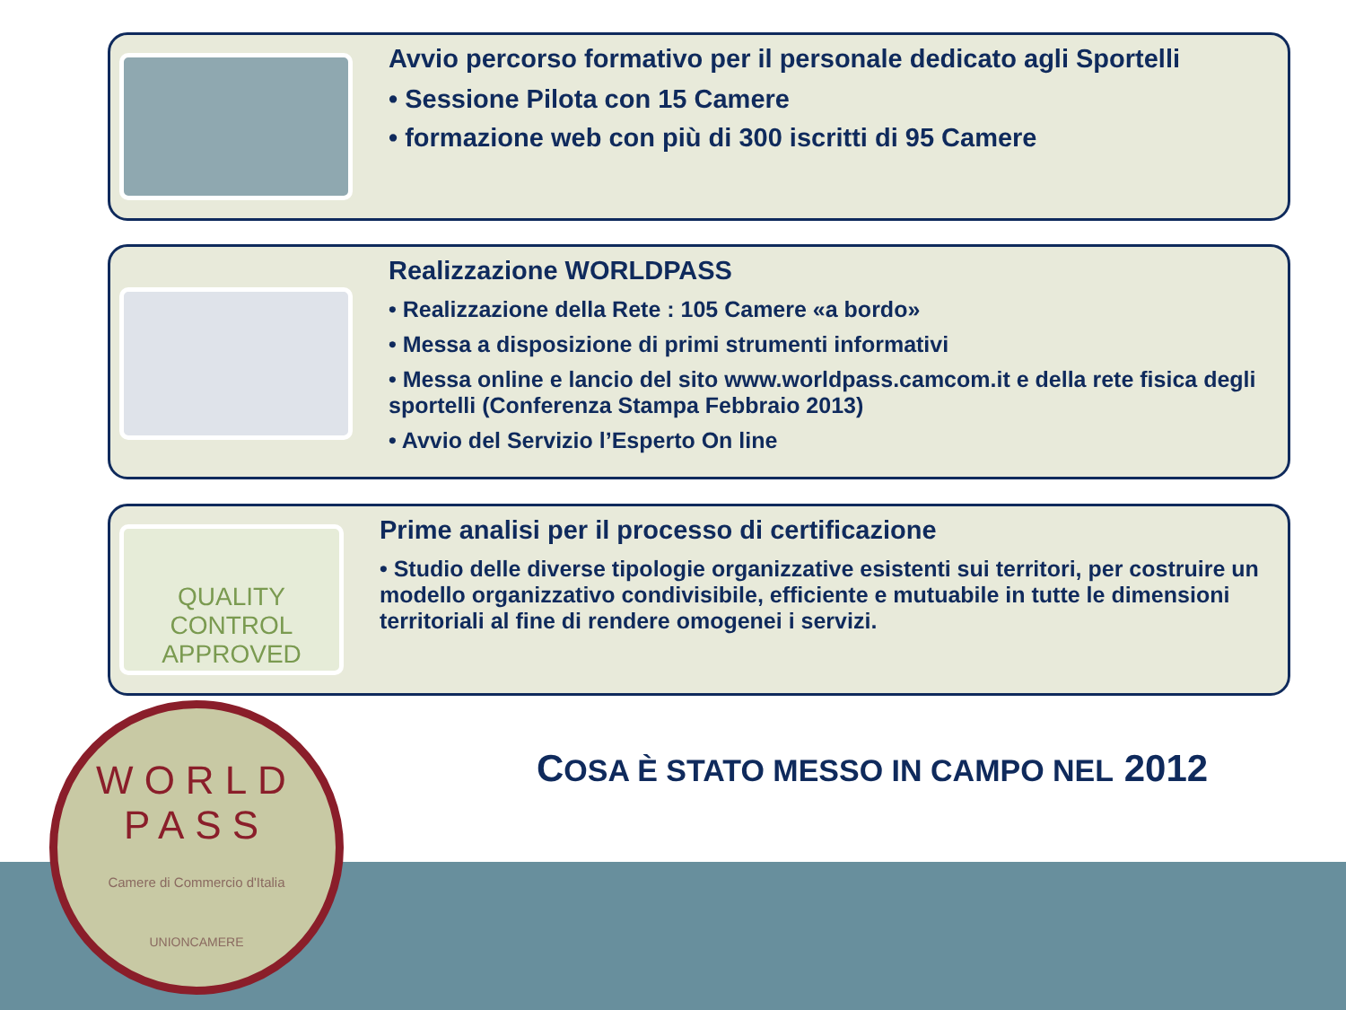Avvio percorso formativo per il personale dedicato agli Sportelli
• Sessione Pilota con 15 Camere
• formazione web con più di 300 iscritti di 95 Camere
Realizzazione WORLDPASS
• Realizzazione della Rete : 105 Camere «a bordo»
• Messa a disposizione di primi strumenti informativi
• Messa online e lancio del sito www.worldpass.camcom.it e della rete fisica degli sportelli (Conferenza Stampa Febbraio 2013)
• Avvio del Servizio l’Esperto On line
QUALITY CONTROL APPROVED
Prime analisi per il processo di certificazione
• Studio delle diverse tipologie organizzative esistenti sui territori, per costruire un modello organizzativo condivisibile, efficiente e mutuabile in tutte le dimensioni territoriali al fine di rendere omogenei i servizi.
WORLD
PASS
Camere di Commercio d'Italia
UNIONCAMERE
COSA È STATO MESSO IN CAMPO NEL 2012